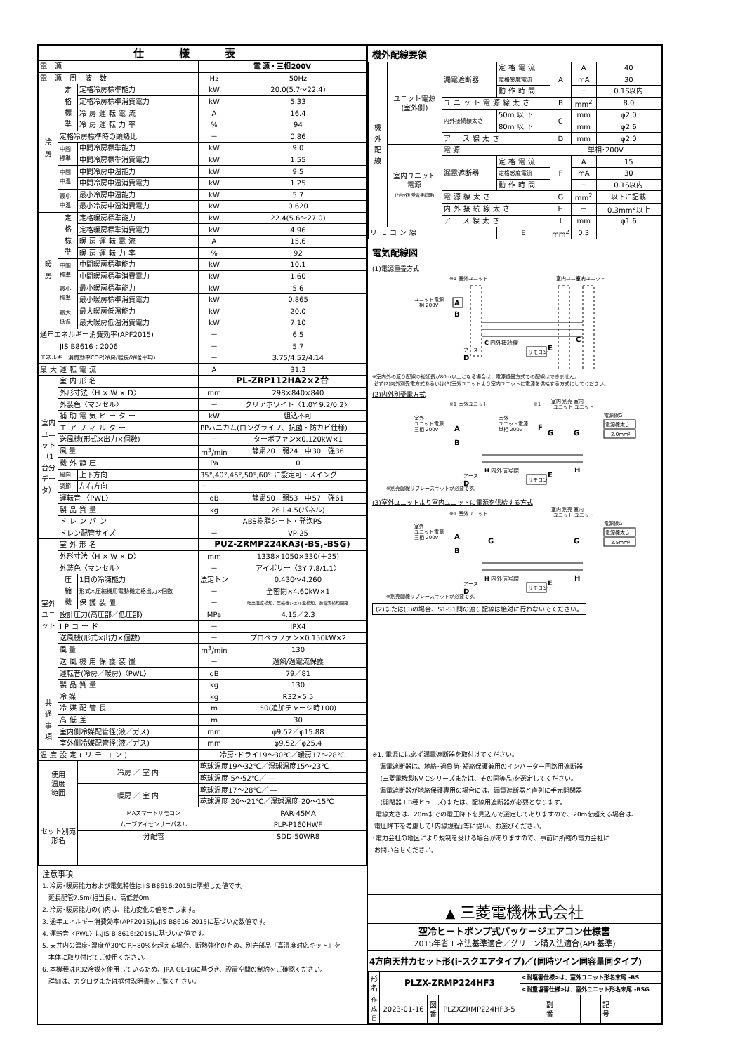| 仕様表 | | | | |
| --- | --- | --- | --- | --- |
| 電 源 | | | 電 源・三相200V | |
| 電 源 周 波 数 | | | Hz | 50Hz |
| 冷 房 | 定 格 標 準 | 定格冷房標準能力 | kW | 20.0(5.7～22.4) |
| | | 定格冷房標準消費電力 | kW | 5.33 |
| | | 冷房運転電流 | A | 16.4 |
| | | 冷房運転力率 | % | 94 |
| | 定格冷房標準時の顕熱比 | | － | 0.86 |
| | 中間 標準 | 中間冷房標準能力 | kW | 9.0 |
| | | 中間冷房標準消費電力 | kW | 1.55 |
| | 中間 中温 | 中間冷房中温能力 | kW | 9.5 |
| | | 中間冷房中温消費電力 | kW | 1.25 |
| | 最小 中温 | 最小冷房中温能力 | kW | 5.7 |
| | | 最小冷房中温消費電力 | kW | 0.620 |
| 暖 房 | 定 格 標 準 | 定格暖房標準能力 | kW | 22.4(5.6～27.0) |
| | | 定格暖房標準消費電力 | kW | 4.96 |
| | | 暖房運転電流 | A | 15.6 |
| | | 暖房運転力率 | % | 92 |
| | 中間 標準 | 中間暖房標準能力 | kW | 10.1 |
| | | 中間暖房標準消費電力 | kW | 1.60 |
| | 最小 標準 | 最小暖房標準能力 | kW | 5.6 |
| | | 最小暖房標準消費電力 | kW | 0.865 |
| | 最大 低温 | 最大暖房低温能力 | kW | 20.0 |
| | | 最大暖房低温消費電力 | kW | 7.10 |
| 通年エネルギー消費効率(APF2015) | | | － | 6.5 |
| | JIS B8616 : 2006 | | － | 5.7 |
| エネルギー消費効率COP(冷房/暖房/冷暖平均) | | | － | 3.75/4.52/4.14 |
| 最大運転電流 | | | A | 31.3 |
| 室内ユニット（1台分データ） | 室内形名 | | PL-ZRP112HA2×2台 | |
| | 外形寸法〈H × W × D〉 | | mm | 298×840×840 |
| | 外装色〈マンセル〉 | | － | クリアホワイト〈1.0Y 9.2/0.2〉 |
| | 補助電気ヒーター | | kW | 組込不可 |
| | エアフィルター | | PPハニカム(ロングライフ、抗菌・防カビ仕様) | |
| | 送風機(形式×出力×個数) | | － | ターボファン×0.120kW×1 |
| | 風 量 | | m<sup>3</sup>/min | 静粛20－弱24－中30－強36 |
| | 機外静圧 | | Pa | 0 |
| | 風向 | 上下方向 | 35°,40°,45°,50°,60° に設定可・スイング | |
| | 調節 | 左右方向 | － | |
| | 運転音 〈PWL〉 | | dB | 静粛50－弱53－中57－強61 |
| | 製品質量 | | kg | 26＋4.5(パネル) |
| | ドレンパン | | ABS樹脂シート・発泡PS | |
| | ドレン配管サイズ | | － | VP-25 |
| 室外ユニット | 室外形名 | | PUZ-ZRMP224KA3(-BS,-BSG) | |
| | 外形寸法〈H × W × D〉 | | mm | 1338×1050×330(＋25) |
| | 外装色〈マンセル〉 | | － | アイボリー〈3Y 7.8/1.1〉 |
| | 圧 縮 機 | 1日の冷凍能力 | 法定トン | 0.430～4.260 |
| | | 形式×圧縮機用電動機定格出力×個数 | － | 全密閉×4.60kW×1 |
| | | 保護装置 | － | 吐出温度検知、圧縮機シェル温検知、過電流検知回路 |
| | 設計圧力(高圧部／低圧部) | | MPa | 4.15／2.3 |
| | IPコード | | － | IPX4 |
| | 送風機(形式×出力×個数) | | － | プロペラファン×0.150kW×2 |
| | 風 量 | | m<sup>3</sup>/min | 130 |
| | 送風機用保護装置 | | － | 過熱/過電流保護 |
| | 運転音(冷房／暖房)〈PWL〉 | | dB | 79／81 |
| | 製品質量 | | kg | 130 |
| 共 通 事 項 | 冷 媒 | | kg | R32×5.5 |
| | 冷媒配管長 | | m | 50(追加チャージ時100) |
| | 高低差 | | m | 30 |
| | 室内側冷媒配管径(液／ガス) | | mm | φ9.52／φ15.88 |
| | 室外側冷媒配管径(液／ガス) | | mm | φ9.52／φ25.4 |
| 温度設定(リモコン) | | | 冷房･ドライ19～30℃／暖房17～28℃ | |
| 使用 温度 範囲 | | 冷房 ／ 室 内 | 乾球温度19～32℃／湿球温度15～23℃ | |
| | | | 乾球温度-5～52℃／ ― | |
| | | 暖房 ／ 室 内 | 乾球温度17～28℃／ ― | |
| | | | 乾球温度-20～21℃／湿球温度-20～15℃ | |
| セット別売 形名 | | MAスマートリモコン | | PAR-45MA |
| | | ムーブアイセンサーパネル | | PLP-P160HWF |
| | | 分配管 | | SDD-50WR8 |
注意事項
1. 冷房･暖房能力および電気特性はJIS B8616:2015に準拠した値です。
延長配管7.5m(相当長)、高低差0m
2. 冷房･暖房能力の( )内は、能力変化の値を示します。
3. 通年エネルギー消費効率(APF2015)はJIS B8616:2015に基づいた数値です。
4. 運転音〈PWL〉はJIS B 8616:2015に基づいた値です。
5. 天井内の温度･湿度が30℃ RH80%を超える場合、断熱強化のため、別売部品『高湿度対応キット』を
本体に取り付けてご使用ください。
6. 本機種はR32冷媒を使用しているため、JRA GL-16に基づき、設置空間の制約をご確認ください。
詳細は、カタログまたは据付説明書をご覧ください。
機外配線要領
| 機 外 配 線 | ユニット電源 (室外側) | 漏電遮断器 | 定格電流 | A | A | 40 |
| | | | 定格感度電流 | | mA | 30 |
| | | | 動作時間 | | － | 0.1S以内 |
| | | ユニット電源線太さ | | B | mm<sup>2</sup> | 8.0 |
| | | 内外接続線太さ | 50m 以 下 | C | mm | φ2.0 |
| | | | 80m 以 下 | | mm | φ2.6 |
| | | アース線太さ | | D | mm | φ2.0 |
| | 室内ユニット 電源 (*内外別受電接続時) | 電 源 | | 単相･200V | | |
| | | 漏電遮断器 | 定格電流 | F | A | 15 |
| | | | 定格感度電流 | | mA | 30 |
| | | | 動作時間 | | － | 0.1S以内 |
| | | 電源線太さ | | G | mm<sup>2</sup> | 以下に記載 |
| | | 内外接続線太さ | | H | － | 0.3mm<sup>2</sup>以上 |
| | | アース線太さ | | I | mm | φ1.6 |
| リモコン線 | | | E | mm<sup>2</sup> | 0.3 | |
電気配線図
(1)電源重畳方式
※1 室外ユニット
室内ユニット
室内ユニット
ユニット電源
三相 200V
A
B
C 内外接続線
E
リモコン
アース
D
C
※室内外の渡り配線の総延長が80m以上となる場合は、電源重畳方式での配線はできません。
必ず(2)内外別受電方式あるいは(3)室外ユニットより室内ユニットに電源を供給する方式にしてください。
(2)内外別受電方式
※1 室外ユニット
※1
室内 別売 室内
ユニット ユニット
室外
ユニット電源
三相 200V
室外
ユニット電源
単相 200V
A
B
F
G
G
電源線G
電源線太さ
2.0mm²
H 内外信号線
H
E
リモコン
アース
D
※別売配線リプレースキットが必要です。
(3)室外ユニットより室内ユニットに電源を供給する方式
※1 室外ユニット
室内 別売 室内
ユニット ユニット
室外
ユニット電源
三相 200V
A
B
G
G
電源線G
電源線太さ
3.5mm²
H 内外信号線
H
E
リモコン
アース
D
※別売配線リプレースキットが必要です。
(2)または(3)の場合、S1-S1間の渡り配線は絶対に行わないでください。
※1. 電源には必ず漏電遮断器を取付けてください。
漏電遮断器は、地絡･過負荷･短絡保護兼用のインバーター回路用遮断器
(三菱電機製NV-Cシリーズまたは、その同等品)を選定してください。
漏電遮断器が地絡保護専用の場合には、漏電遮断器と直列に手元開閉器
(開閉器＋B種ヒューズ)または、配線用遮断器が必要となります。
･電線太さは、20mまでの電圧降下を見込んで選定してありますので、20mを超える場合は、
電圧降下を考慮して｢内線規程｣等に従い、お選びください。
･電力会社の地区により規制を受ける場合がありますので、事前に所轄の電力会社に
お問い合せください。
▲ 三菱電機株式会社
空冷ヒートポンプ式パッケージエアコン仕様書
2015年省エネ法基準適合／グリーン購入法適合(APF基準)
4方向天井カセット形(iｰスクエアタイプ)／(同時ツイン同容量同タイプ)
| 形 名 | PLZX-ZRMP224HF3 | | | <耐塩害仕様>は、室外ユニット形名末尾 -BS | | |
| | | | | <耐重塩害仕様>は、室外ユニット形名末尾 -BSG | | |
| 作 成 日 | 2023-01-16 | 図 番 | PLZXZRMP224HF3-5 | 副 番 | | 記 号 |